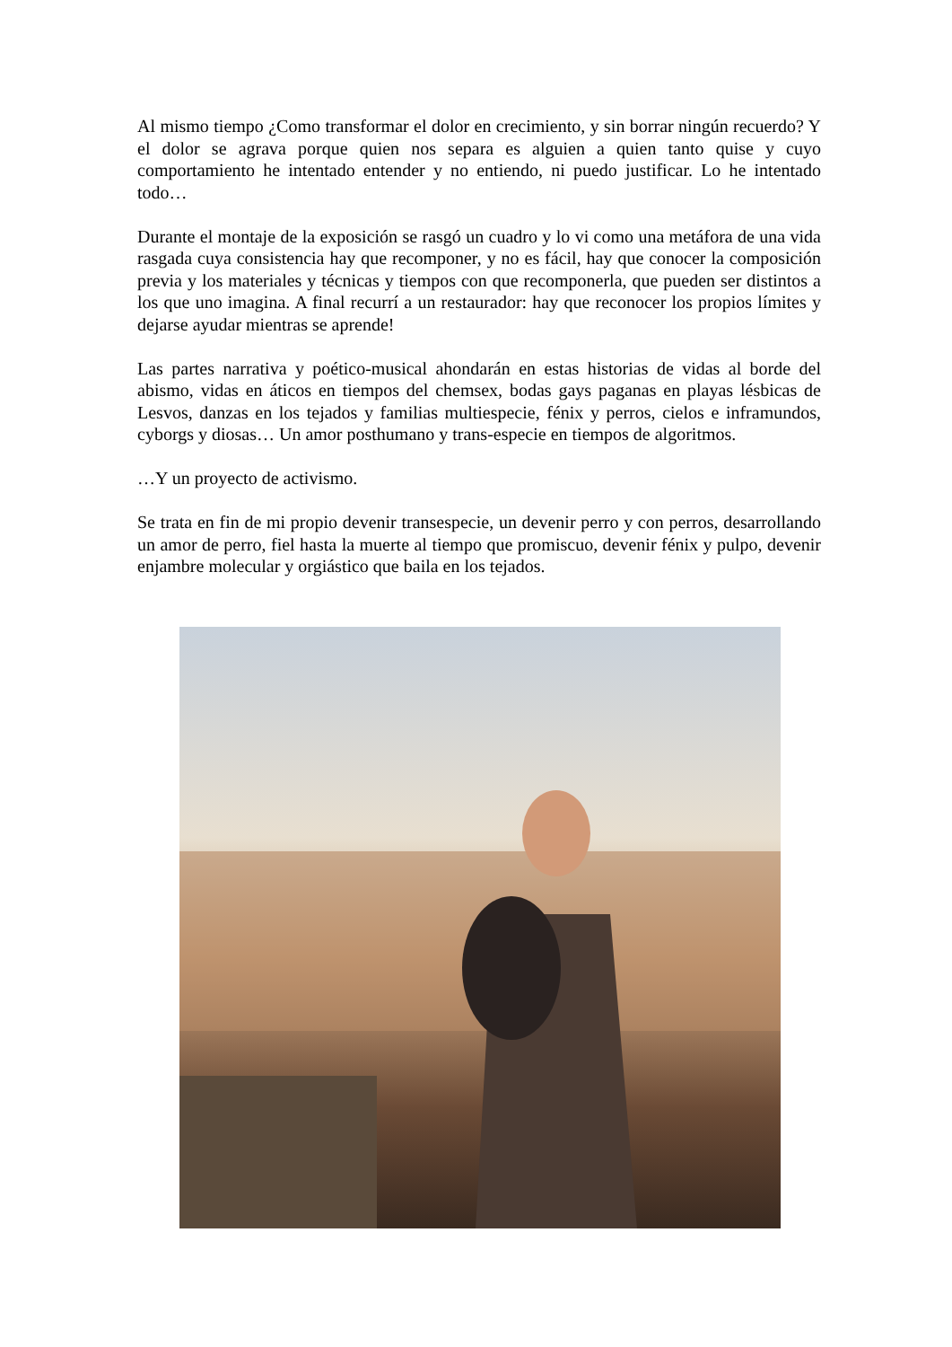Al mismo tiempo ¿Como transformar el dolor en crecimiento, y sin borrar ningún recuerdo? Y el dolor se agrava porque quien nos separa es alguien a quien tanto quise y cuyo comportamiento he intentado entender y no entiendo, ni puedo justificar. Lo he intentado todo…
Durante el montaje de la exposición se rasgó un cuadro y lo vi como una metáfora de una vida rasgada cuya consistencia hay que recomponer, y no es fácil, hay que conocer la composición previa y los materiales y técnicas y tiempos con que recomponerla, que pueden ser distintos a los que uno imagina. A final recurrí a un restaurador: hay que reconocer los propios límites y dejarse ayudar mientras se aprende!
Las partes narrativa y poético-musical ahondarán en estas historias de vidas al borde del abismo, vidas en áticos en tiempos del chemsex, bodas gays paganas en playas lésbicas de Lesvos, danzas en los tejados y familias multiespecie, fénix y perros, cielos e inframundos, cyborgs y diosas… Un amor posthumano y trans-especie en tiempos de algoritmos.
…Y un proyecto de activismo.
Se trata en fin de mi propio devenir transespecie, un devenir perro y con perros, desarrollando un amor de perro, fiel hasta la muerte al tiempo que promiscuo, devenir fénix y pulpo, devenir enjambre molecular y orgiástico que baila en los tejados.